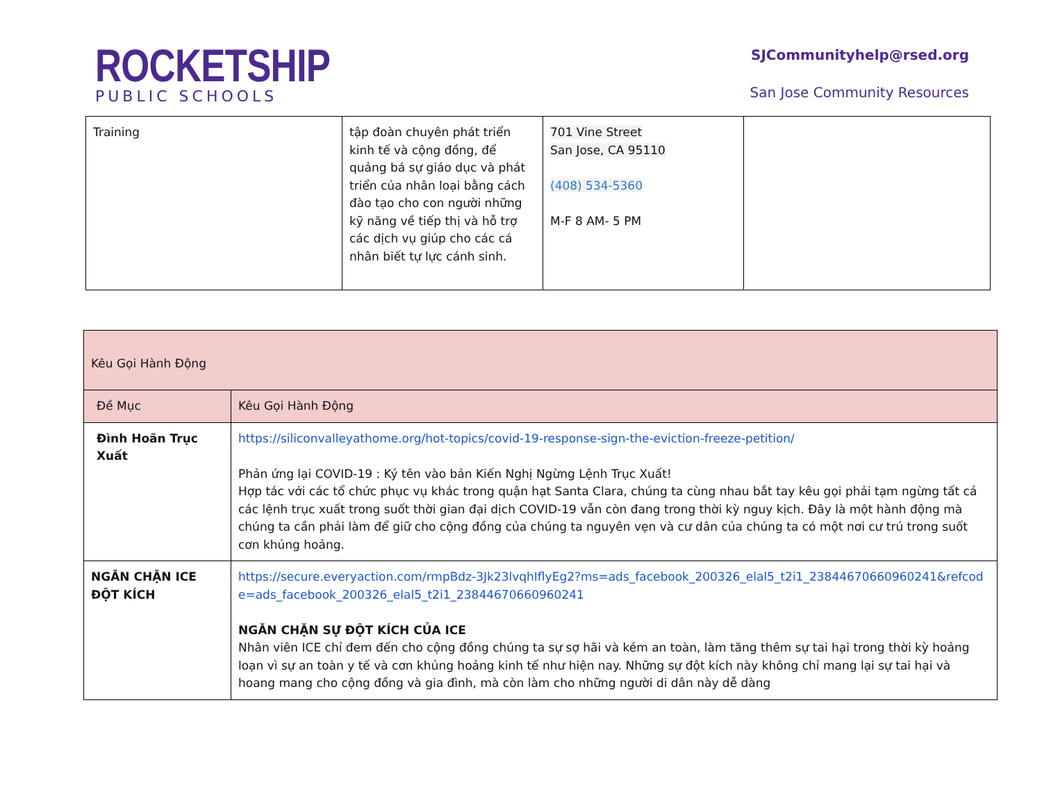ROCKETSHIP
PUBLIC SCHOOLS
SJCommunityhelp@rsed.org
San Jose Community Resources
| Training | tập đoàn chuyên phát triển kinh tế và cộng đồng, để quảng bá sự giáo dục và phát triển của nhân loại bằng cách đào tạo cho con người những kỹ năng về tiếp thị và hỗ trợ các dịch vụ giúp cho các cá nhân biết tự lực cánh sinh. | 701 Vine Street San Jose, CA 95110 (408) 534-5360 M-F 8 AM- 5 PM | |
| Kêu Gọi Hành Động | |
| --- | --- |
| Đề Mục | Kêu Gọi Hành Động |
| Đình Hoãn Trục Xuất | https://siliconvalleyathome.org/hot-topics/covid-19-response-sign-the-eviction-freeze-petition/ Phản ứng lại COVID-19 : Ký tên vào bản Kiến Nghị Ngừng Lệnh Trục Xuất! Hợp tác với các tổ chức phục vụ khác trong quận hạt Santa Clara, chúng ta cùng nhau bắt tay kêu gọi phải tạm ngừng tất cả các lệnh trục xuất trong suốt thời gian đại dịch COVID-19 vẫn còn đang trong thời kỳ nguy kịch. Đây là một hành động mà chúng ta cần phải làm để giữ cho cộng đồng của chúng ta nguyên vẹn và cư dân của chúng ta có một nơi cư trú trong suốt cơn khủng hoảng. |
| NGĂN CHẶN ICE ĐỘT KÍCH | https://secure.everyaction.com/rmpBdz-3Jk23lvqhIflyEg2?ms=ads_facebook_200326_elal5_t2i1_23844670660960241&refcode=ads_facebook_200326_elal5_t2i1_23844670660960241 NGĂN CHẶN SỰ ĐỘT KÍCH CỦA ICE Nhân viên ICE chỉ đem đến cho cộng đồng chúng ta sự sợ hãi và kém an toàn, làm tăng thêm sự tai hại trong thời kỳ hoảng loạn vì sự an toàn y tế và cơn khủng hoảng kinh tế như hiện nay. Những sự đột kích này không chỉ mang lại sự tai hại và hoang mang cho cộng đồng và gia đình, mà còn làm cho những người di dân này dễ dàng |